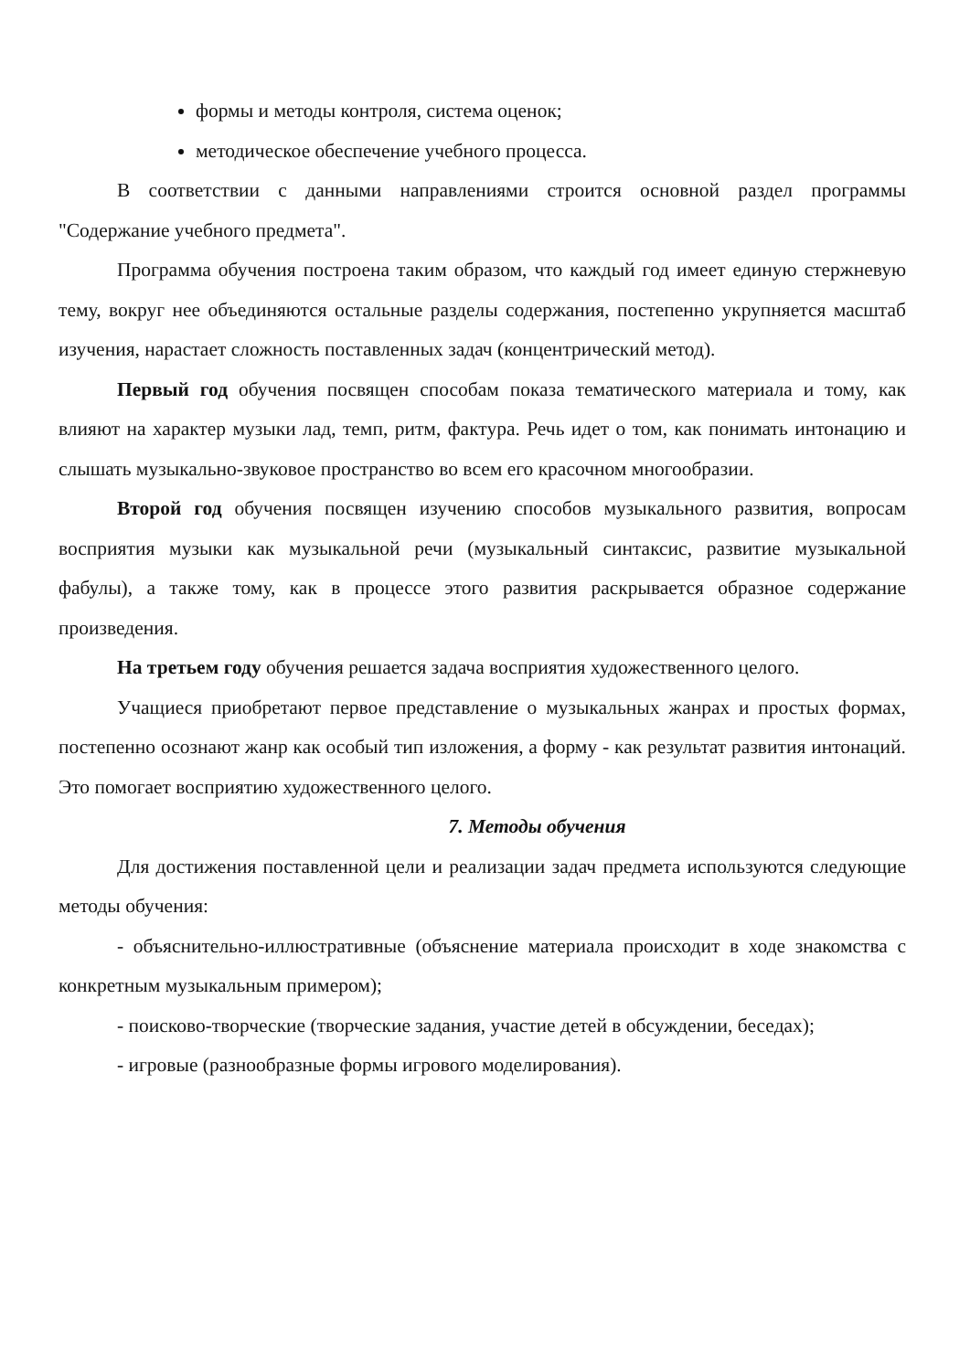формы и методы контроля, система оценок;
методическое обеспечение учебного процесса.
В соответствии с данными направлениями строится основной раздел программы "Содержание учебного предмета".
Программа обучения построена таким образом, что каждый год имеет единую стержневую тему, вокруг нее объединяются остальные разделы содержания, постепенно укрупняется масштаб изучения, нарастает сложность поставленных задач (концентрический метод).
Первый год обучения посвящен способам показа тематического материала и тому, как влияют на характер музыки лад, темп, ритм, фактура. Речь идет о том, как понимать интонацию и слышать музыкально-звуковое пространство во всем его красочном многообразии.
Второй год обучения посвящен изучению способов музыкального развития, вопросам восприятия музыки как музыкальной речи (музыкальный синтаксис, развитие музыкальной фабулы), а также тому, как в процессе этого развития раскрывается образное содержание произведения.
На третьем году обучения решается задача восприятия художественного целого.
Учащиеся приобретают первое представление о музыкальных жанрах и простых формах, постепенно осознают жанр как особый тип изложения, а форму - как результат развития интонаций. Это помогает восприятию художественного целого.
7. Методы обучения
Для достижения поставленной цели и реализации задач предмета используются следующие методы обучения:
- объяснительно-иллюстративные (объяснение материала происходит в ходе знакомства с конкретным музыкальным примером);
- поисково-творческие (творческие задания, участие детей в обсуждении, беседах);
- игровые (разнообразные формы игрового моделирования).